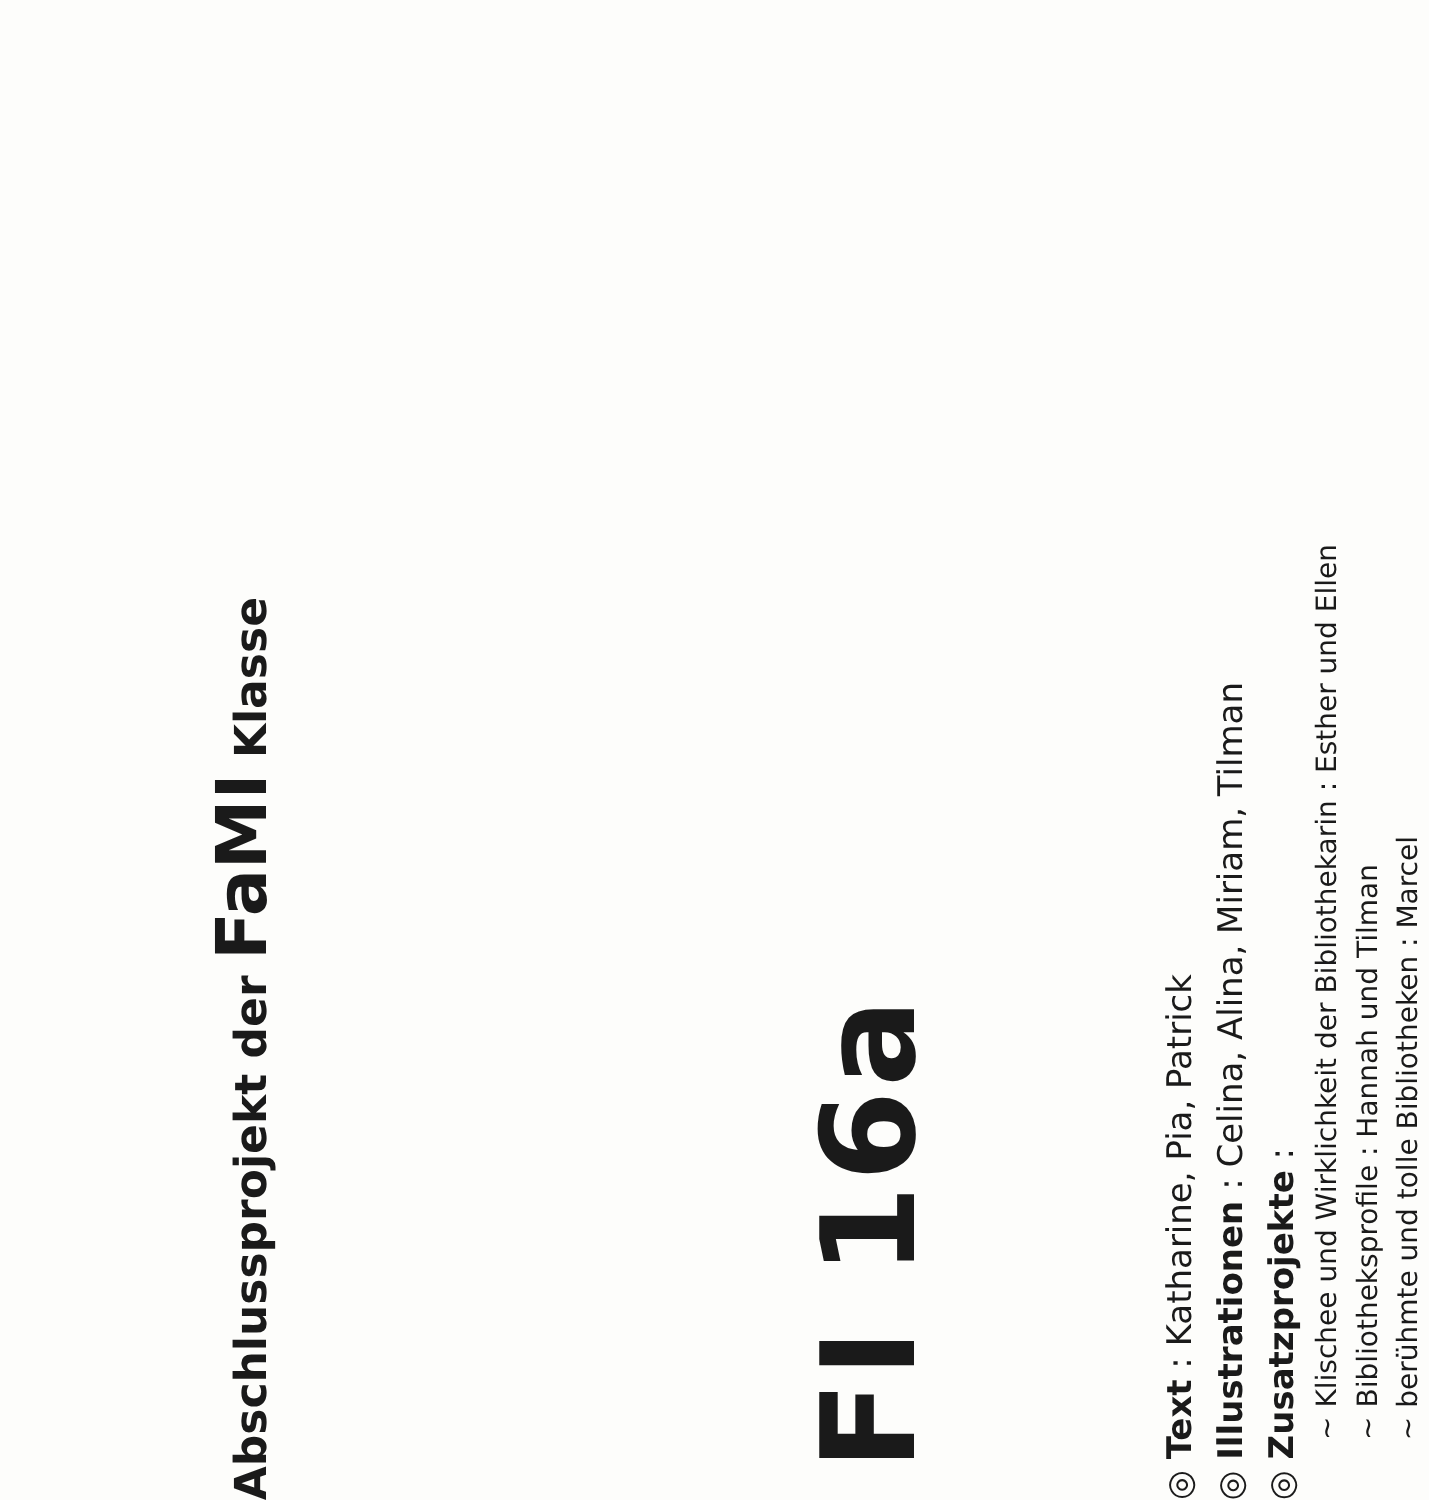Abschlussprojekt der FaMI Klasse
FI 16a
◎ Text : Katharine, Pia, Patrick
◎ Illustrationen : Celina, Alina, Miriam, Tilman
◎ Zusatzprojekte :
~ Klischee und Wirklichkeit der Bibliothekarin : Esther und Ellen
~ Bibliotheksprofile : Hannah und Tilman
~ berühmte und tolle Bibliotheken : Marcel